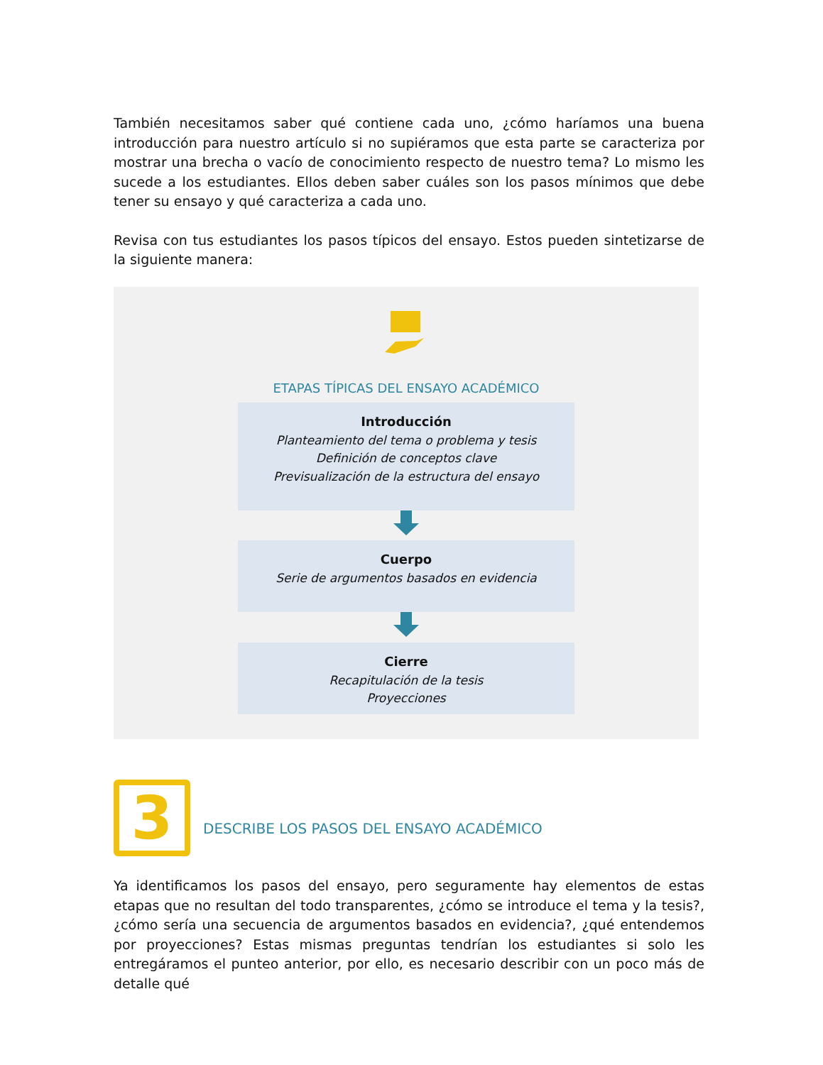También necesitamos saber qué contiene cada uno, ¿cómo haríamos una buena introducción para nuestro artículo si no supiéramos que esta parte se caracteriza por mostrar una brecha o vacío de conocimiento respecto de nuestro tema? Lo mismo les sucede a los estudiantes. Ellos deben saber cuáles son los pasos mínimos que debe tener su ensayo y qué caracteriza a cada uno.
Revisa con tus estudiantes los pasos típicos del ensayo. Estos pueden sintetizarse de la siguiente manera:
ETAPAS TÍPICAS DEL ENSAYO ACADÉMICO
Introducción
Planteamiento del tema o problema y tesis
Definición de conceptos clave
Previsualización de la estructura del ensayo
Cuerpo
Serie de argumentos basados en evidencia
Cierre
Recapitulación de la tesis
Proyecciones
3
DESCRIBE LOS PASOS DEL ENSAYO ACADÉMICO
Ya identificamos los pasos del ensayo, pero seguramente hay elementos de estas etapas que no resultan del todo transparentes, ¿cómo se introduce el tema y la tesis?, ¿cómo sería una secuencia de argumentos basados en evidencia?, ¿qué entendemos por proyecciones? Estas mismas preguntas tendrían los estudiantes si solo les entregáramos el punteo anterior, por ello, es necesario describir con un poco más de detalle qué